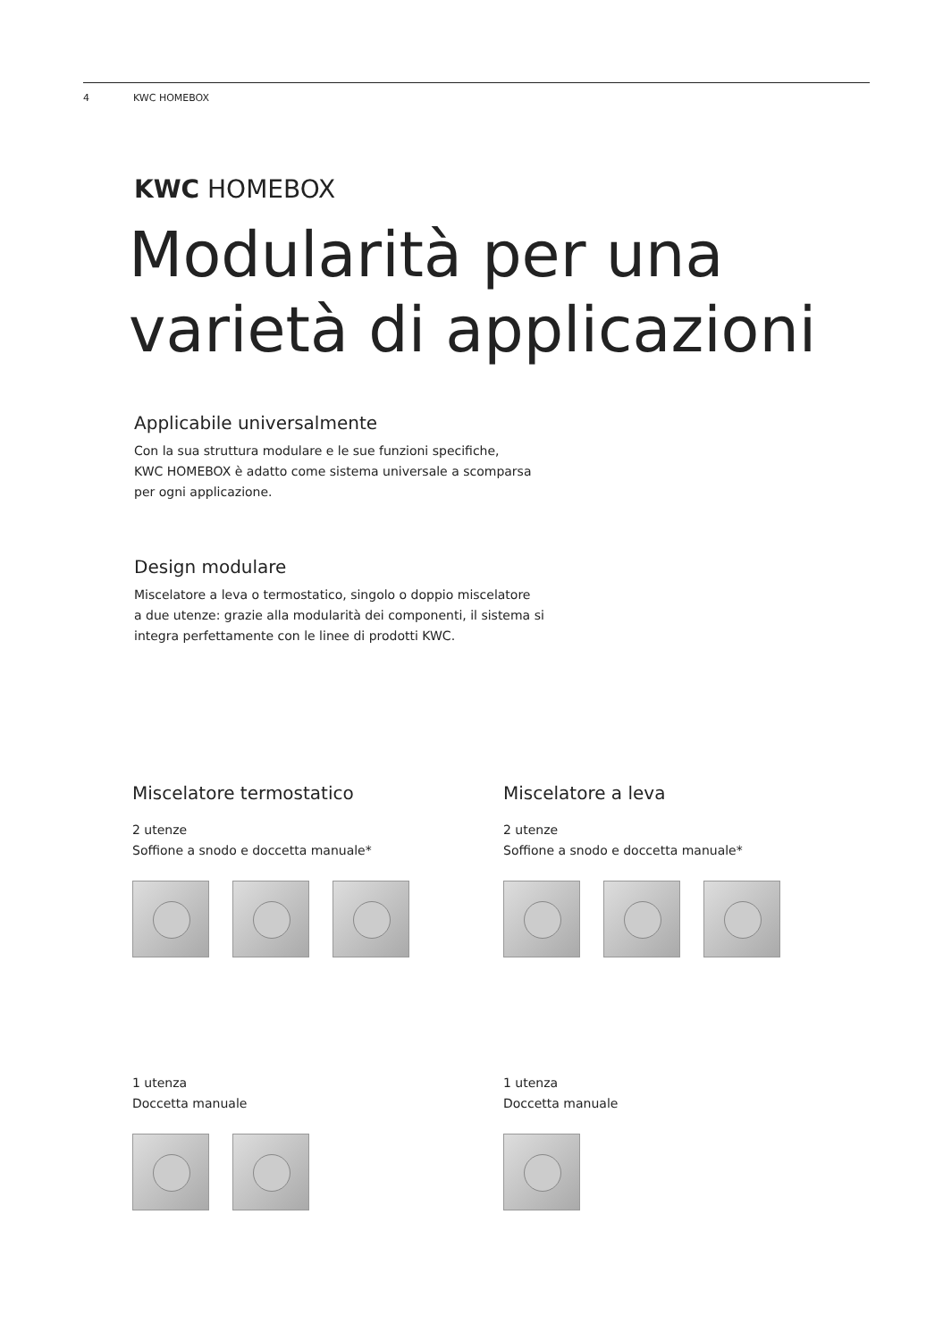4 KWC HOMEBOX
KWC HOMEBOX
Modularità per una varietà di applicazioni
Applicabile universalmente
Con la sua struttura modulare e le sue funzioni specifiche,
KWC HOMEBOX è adatto come sistema universale a scomparsa
per ogni applicazione.
Design modulare
Miscelatore a leva o termostatico, singolo o doppio miscelatore
a due utenze: grazie alla modularità dei componenti, il sistema si
integra perfettamente con le linee di prodotti KWC.
Miscelatore termostatico
2 utenze
Soffione a snodo e doccetta manuale*
1 utenza
Doccetta manuale
Miscelatore a leva
2 utenze
Soffione a snodo e doccetta manuale*
1 utenza
Doccetta manuale